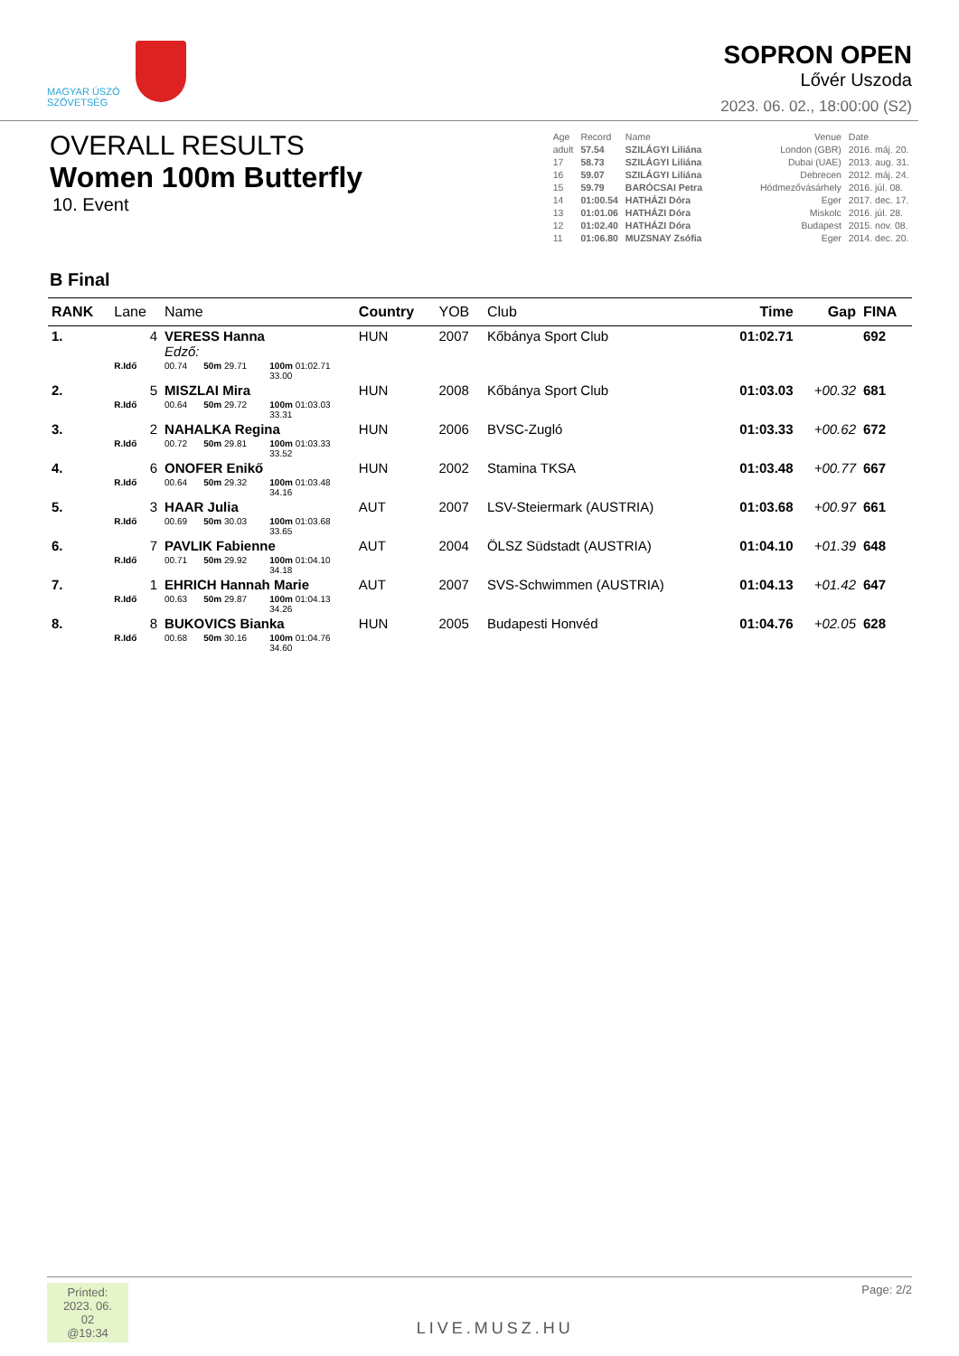MAGYAR ÚSZÓ
SZÖVETSÉG
SOPRON OPEN
Lővér Uszoda
2023. 06. 02., 18:00:00 (S2)
OVERALL RESULTS
Women 100m Butterfly
10. Event
| Age | Record | Name | Venue | Date |
| adult | 57.54 | SZILÁGYI Liliána | London (GBR) | 2016. máj. 20. |
| 17 | 58.73 | SZILÁGYI Liliána | Dubai (UAE) | 2013. aug. 31. |
| 16 | 59.07 | SZILÁGYI Liliána | Debrecen | 2012. máj. 24. |
| 15 | 59.79 | BARÓCSAI Petra | Hódmezővásárhely | 2016. júl. 08. |
| 14 | 01:00.54 | HATHÁZI Dóra | Eger | 2017. dec. 17. |
| 13 | 01:01.06 | HATHÁZI Dóra | Miskolc | 2016. júl. 28. |
| 12 | 01:02.40 | HATHÁZI Dóra | Budapest | 2015. nov. 08. |
| 11 | 01:06.80 | MUZSNAY Zsófia | Eger | 2014. dec. 20. |
B Final
| RANK | Lane | Name | | | | Country | YOB | Club | Time | Gap | FINA |
| --- | --- | --- | --- | --- | --- | --- | --- | --- | --- | --- | --- |
| 1. | 4 | VERESS Hanna Edző: | | | | HUN | 2007 | Kőbánya Sport Club | 01:02.71 | | 692 |
| | R.Idő | 00.74 | 50m 29.71 | 100m 01:02.71 33.00 | | | | | | | |
| 2. | 5 | MISZLAI Mira | | | | HUN | 2008 | Kőbánya Sport Club | 01:03.03 | +00.32 | 681 |
| | R.Idő | 00.64 | 50m 29.72 | 100m 01:03.03 33.31 | | | | | | | |
| 3. | 2 | NAHALKA Regina | | | | HUN | 2006 | BVSC-Zugló | 01:03.33 | +00.62 | 672 |
| | R.Idő | 00.72 | 50m 29.81 | 100m 01:03.33 33.52 | | | | | | | |
| 4. | 6 | ONOFER Enikő | | | | HUN | 2002 | Stamina TKSA | 01:03.48 | +00.77 | 667 |
| | R.Idő | 00.64 | 50m 29.32 | 100m 01:03.48 34.16 | | | | | | | |
| 5. | 3 | HAAR Julia | | | | AUT | 2007 | LSV-Steiermark (AUSTRIA) | 01:03.68 | +00.97 | 661 |
| | R.Idő | 00.69 | 50m 30.03 | 100m 01:03.68 33.65 | | | | | | | |
| 6. | 7 | PAVLIK Fabienne | | | | AUT | 2004 | ÖLSZ Südstadt (AUSTRIA) | 01:04.10 | +01.39 | 648 |
| | R.Idő | 00.71 | 50m 29.92 | 100m 01:04.10 34.18 | | | | | | | |
| 7. | 1 | EHRICH Hannah Marie | | | | AUT | 2007 | SVS-Schwimmen (AUSTRIA) | 01:04.13 | +01.42 | 647 |
| | R.Idő | 00.63 | 50m 29.87 | 100m 01:04.13 34.26 | | | | | | | |
| 8. | 8 | BUKOVICS Bianka | | | | HUN | 2005 | Budapesti Honvéd | 01:04.76 | +02.05 | 628 |
| | R.Idő | 00.68 | 50m 30.16 | 100m 01:04.76 34.60 | | | | | | | |
Printed: 2023. 06. 02 @19:34
LIVE.MUSZ.HU
Page: 2/2